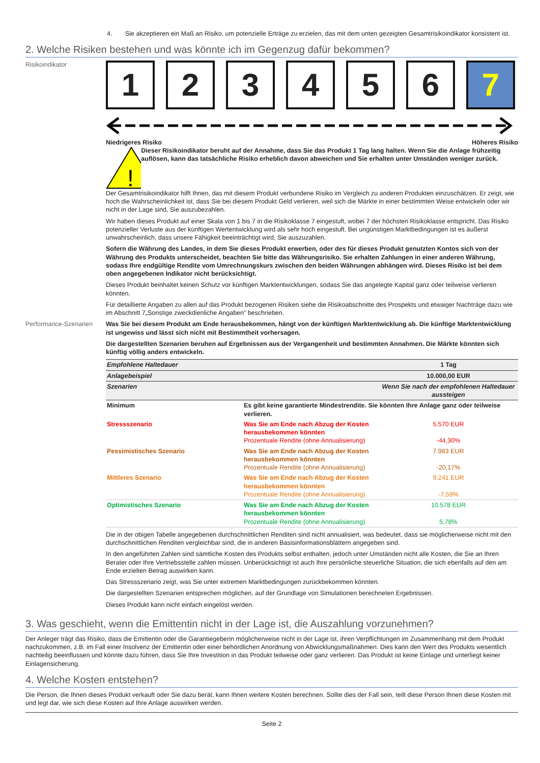4. Sie akzeptieren ein Maß an Risiko, um potenzielle Erträge zu erzielen, das mit dem unten gezeigten Gesamtrisikoindikator konsistent ist.
2. Welche Risiken bestehen und was könnte ich im Gegenzug dafür bekommen?
Risikoindikator
1 2 3 4 5 6 7
Niedrigeres Risiko Höheres Risiko
!
Dieser Risikoindikator beruht auf der Annahme, dass Sie das Produkt 1 Tag lang halten. Wenn Sie die Anlage frühzeitig auflösen, kann das tatsächliche Risiko erheblich davon abweichen und Sie erhalten unter Umständen weniger zurück.
Der Gesamtrisikoindikator hilft Ihnen, das mit diesem Produkt verbundene Risiko im Vergleich zu anderen Produkten einzuschätzen. Er zeigt, wie hoch die Wahrscheinlichkeit ist, dass Sie bei diesem Produkt Geld verlieren, weil sich die Märkte in einer bestimmten Weise entwickeln oder wir nicht in der Lage sind, Sie auszubezahlen.
Wir haben dieses Produkt auf einer Skala von 1 bis 7 in die Risikoklasse 7 eingestuft, wobei 7 der höchsten Risikoklasse entspricht. Das Risiko potenzieller Verluste aus der künftigen Wertentwicklung wird als sehr hoch eingestuft. Bei ungünstigen Marktbedingungen ist es äußerst unwahrscheinlich, dass unsere Fähigkeit beeinträchtigt wird, Sie auszuzahlen.
Sofern die Währung des Landes, in dem Sie dieses Produkt erwerben, oder des für dieses Produkt genutzten Kontos sich von der Währung des Produkts unterscheidet, beachten Sie bitte das Währungsrisiko. Sie erhalten Zahlungen in einer anderen Währung, sodass Ihre endgültige Rendite vom Umrechnungskurs zwischen den beiden Währungen abhängen wird. Dieses Risiko ist bei dem oben angegebenen Indikator nicht berücksichtigt.
Dieses Produkt beinhaltet keinen Schutz vor künftigen Marktentwicklungen, sodass Sie das angelegte Kapital ganz oder teilweise verlieren könnten.
Für detaillierte Angaben zu allen auf das Produkt bezogenen Risiken siehe die Risikoabschnitte des Prospekts und etwaiger Nachträge dazu wie im Abschnitt 7„Sonstige zweckdienliche Angaben” beschrieben.
Performance-Szenarien Was Sie bei diesem Produkt am Ende herausbekommen, hängt von der künftigen Marktentwicklung ab. Die künftige Marktentwicklung ist ungewiss und lässt sich nicht mit Bestimmtheit vorhersagen.
Die dargestellten Szenarien beruhen auf Ergebnissen aus der Vergangenheit und bestimmten Annahmen. Die Märkte könnten sich künftig völlig anders entwickeln.
| Empfohlene Haltedauer | | 1 Tag |
| Anlagebeispiel | | 10.000,00 EUR |
| Szenarien | | Wenn Sie nach der empfohlenen Haltedauer aussteigen |
| Minimum | Es gibt keine garantierte Mindestrendite. Sie könnten Ihre Anlage ganz oder teilweise verlieren. | |
| Stressszenario | Was Sie am Ende nach Abzug der Kosten herausbekommen könnten Prozentuale Rendite (ohne Annualisierung) | 5.570 EUR -44,30% |
| Pessimistisches Szenario | Was Sie am Ende nach Abzug der Kosten herausbekommen könnten Prozentuale Rendite (ohne Annualisierung) | 7.983 EUR -20,17% |
| Mittleres Szenario | Was Sie am Ende nach Abzug der Kosten herausbekommen könnten Prozentuale Rendite (ohne Annualisierung) | 9.241 EUR -7,59% |
| Optimistisches Szenario | Was Sie am Ende nach Abzug der Kosten herausbekommen könnten Prozentuale Rendite (ohne Annualisierung) | 10.578 EUR 5,78% |
Die in der obigen Tabelle angegebenen durchschnittlichen Renditen sind nicht annualisiert, was bedeutet, dass sie möglicherweise nicht mit den durchschnittlichen Renditen vergleichbar sind, die in anderen Basisinformationsblättern angegeben sind.
In den angeführten Zahlen sind sämtliche Kosten des Produkts selbst enthalten, jedoch unter Umständen nicht alle Kosten, die Sie an Ihren Berater oder Ihre Vertriebsstelle zahlen müssen. Unberücksichtigt ist auch Ihre persönliche steuerliche Situation, die sich ebenfalls auf den am Ende erzielten Betrag auswirken kann.
Das Stressszenario zeigt, was Sie unter extremen Marktbedingungen zurückbekommen könnten.
Die dargestellten Szenarien entsprechen möglichen, auf der Grundlage von Simulationen berechneten Ergebnissen.
Dieses Produkt kann nicht einfach eingelöst werden.
3. Was geschieht, wenn die Emittentin nicht in der Lage ist, die Auszahlung vorzunehmen?
Der Anleger trägt das Risiko, dass die Emittentin oder die Garantiegeberin möglicherweise nicht in der Lage ist, ihren Verpflichtungen im Zusammenhang mit dem Produkt nachzukommen, z.B. im Fall einer Insolvenz der Emittentin oder einer behördlichen Anordnung von Abwicklungsmaßnahmen. Dies kann den Wert des Produkts wesentlich nachteilig beeinflussen und könnte dazu führen, dass Sie Ihre Investition in das Produkt teilweise oder ganz verlieren. Das Produkt ist keine Einlage und unterliegt keiner Einlagensicherung.
4. Welche Kosten entstehen?
Die Person, die Ihnen dieses Produkt verkauft oder Sie dazu berät, kann Ihnen weitere Kosten berechnen. Sollte dies der Fall sein, teilt diese Person Ihnen diese Kosten mit und legt dar, wie sich diese Kosten auf Ihre Anlage auswirken werden.
Seite 2